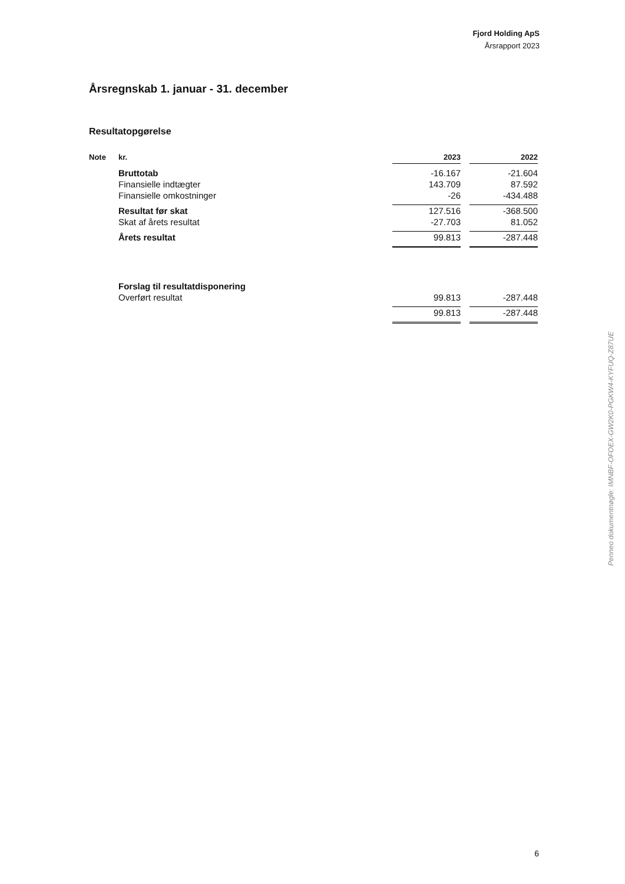Fjord Holding ApS
Årsrapport 2023
Årsregnskab 1. januar - 31. december
Resultatopgørelse
| Note | kr. | 2023 | | 2022 |
| --- | --- | --- | --- | --- |
| | Bruttotab | -16.167 | | -21.604 |
| | Finansielle indtægter | 143.709 | | 87.592 |
| | Finansielle omkostninger | -26 | | -434.488 |
| | Resultat før skat | 127.516 | | -368.500 |
| | Skat af årets resultat | -27.703 | | 81.052 |
| | Årets resultat | 99.813 | | -287.448 |
| | Forslag til resultatdisponering | | | |
| | Overført resultat | 99.813 | | -287.448 |
| | | 99.813 | | -287.448 |
Penneo dokumentnøgle: IMNBF-OFOEX-GW2K0-PGKW4-KYFUQ-Z87UE
6